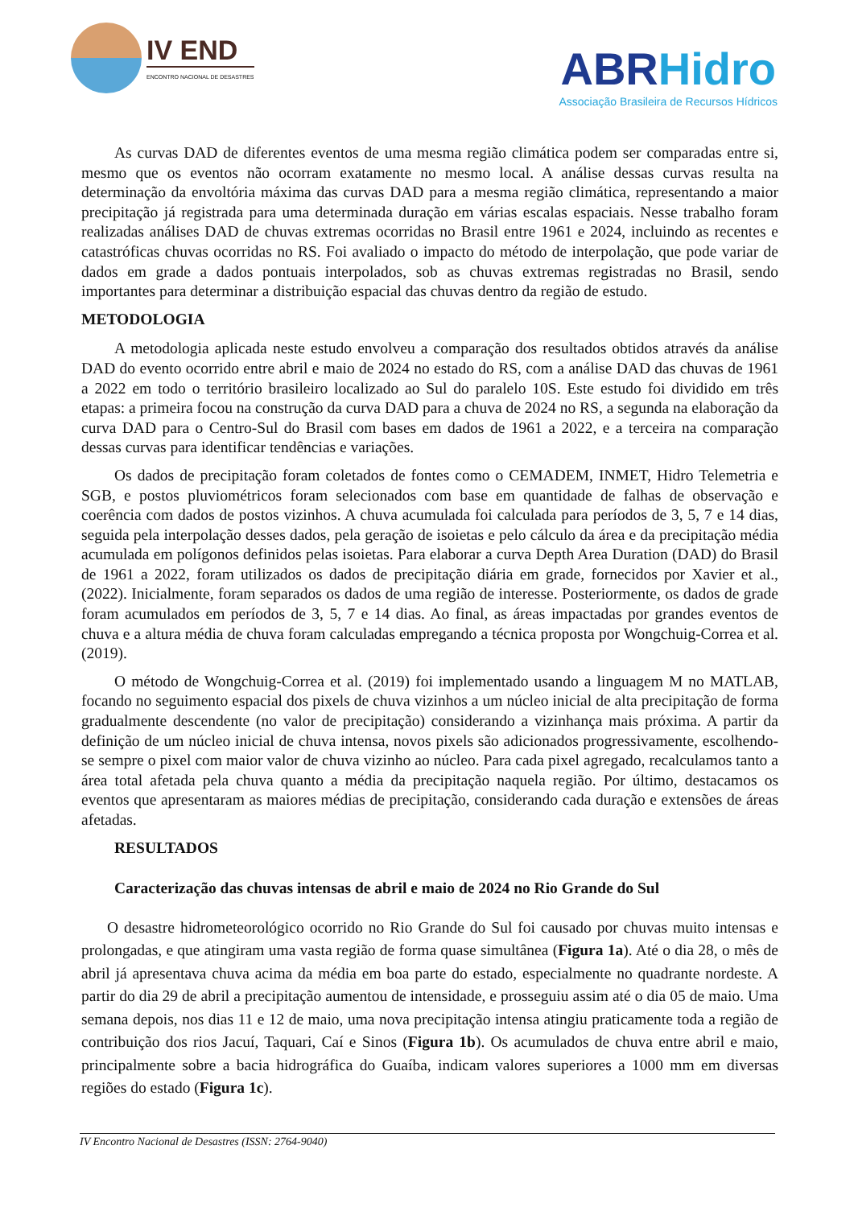IV END
ENCONTRO NACIONAL DE DESASTRES
ABRHidro
Associação Brasileira de Recursos Hídricos
As curvas DAD de diferentes eventos de uma mesma região climática podem ser comparadas entre si, mesmo que os eventos não ocorram exatamente no mesmo local. A análise dessas curvas resulta na determinação da envoltória máxima das curvas DAD para a mesma região climática, representando a maior precipitação já registrada para uma determinada duração em várias escalas espaciais. Nesse trabalho foram realizadas análises DAD de chuvas extremas ocorridas no Brasil entre 1961 e 2024, incluindo as recentes e catastróficas chuvas ocorridas no RS. Foi avaliado o impacto do método de interpolação, que pode variar de dados em grade a dados pontuais interpolados, sob as chuvas extremas registradas no Brasil, sendo importantes para determinar a distribuição espacial das chuvas dentro da região de estudo.
METODOLOGIA
A metodologia aplicada neste estudo envolveu a comparação dos resultados obtidos através da análise DAD do evento ocorrido entre abril e maio de 2024 no estado do RS, com a análise DAD das chuvas de 1961 a 2022 em todo o território brasileiro localizado ao Sul do paralelo 10S. Este estudo foi dividido em três etapas: a primeira focou na construção da curva DAD para a chuva de 2024 no RS, a segunda na elaboração da curva DAD para o Centro-Sul do Brasil com bases em dados de 1961 a 2022, e a terceira na comparação dessas curvas para identificar tendências e variações.
Os dados de precipitação foram coletados de fontes como o CEMADEM, INMET, Hidro Telemetria e SGB, e postos pluviométricos foram selecionados com base em quantidade de falhas de observação e coerência com dados de postos vizinhos. A chuva acumulada foi calculada para períodos de 3, 5, 7 e 14 dias, seguida pela interpolação desses dados, pela geração de isoietas e pelo cálculo da área e da precipitação média acumulada em polígonos definidos pelas isoietas. Para elaborar a curva Depth Area Duration (DAD) do Brasil de 1961 a 2022, foram utilizados os dados de precipitação diária em grade, fornecidos por Xavier et al., (2022). Inicialmente, foram separados os dados de uma região de interesse. Posteriormente, os dados de grade foram acumulados em períodos de 3, 5, 7 e 14 dias. Ao final, as áreas impactadas por grandes eventos de chuva e a altura média de chuva foram calculadas empregando a técnica proposta por Wongchuig-Correa et al. (2019).
O método de Wongchuig-Correa et al. (2019) foi implementado usando a linguagem M no MATLAB, focando no seguimento espacial dos pixels de chuva vizinhos a um núcleo inicial de alta precipitação de forma gradualmente descendente (no valor de precipitação) considerando a vizinhança mais próxima. A partir da definição de um núcleo inicial de chuva intensa, novos pixels são adicionados progressivamente, escolhendo-se sempre o pixel com maior valor de chuva vizinho ao núcleo. Para cada pixel agregado, recalculamos tanto a área total afetada pela chuva quanto a média da precipitação naquela região. Por último, destacamos os eventos que apresentaram as maiores médias de precipitação, considerando cada duração e extensões de áreas afetadas.
RESULTADOS
Caracterização das chuvas intensas de abril e maio de 2024 no Rio Grande do Sul
O desastre hidrometeorológico ocorrido no Rio Grande do Sul foi causado por chuvas muito intensas e prolongadas, e que atingiram uma vasta região de forma quase simultânea (Figura 1a). Até o dia 28, o mês de abril já apresentava chuva acima da média em boa parte do estado, especialmente no quadrante nordeste. A partir do dia 29 de abril a precipitação aumentou de intensidade, e prosseguiu assim até o dia 05 de maio. Uma semana depois, nos dias 11 e 12 de maio, uma nova precipitação intensa atingiu praticamente toda a região de contribuição dos rios Jacuí, Taquari, Caí e Sinos (Figura 1b). Os acumulados de chuva entre abril e maio, principalmente sobre a bacia hidrográfica do Guaíba, indicam valores superiores a 1000 mm em diversas regiões do estado (Figura 1c).
IV Encontro Nacional de Desastres (ISSN: 2764-9040)